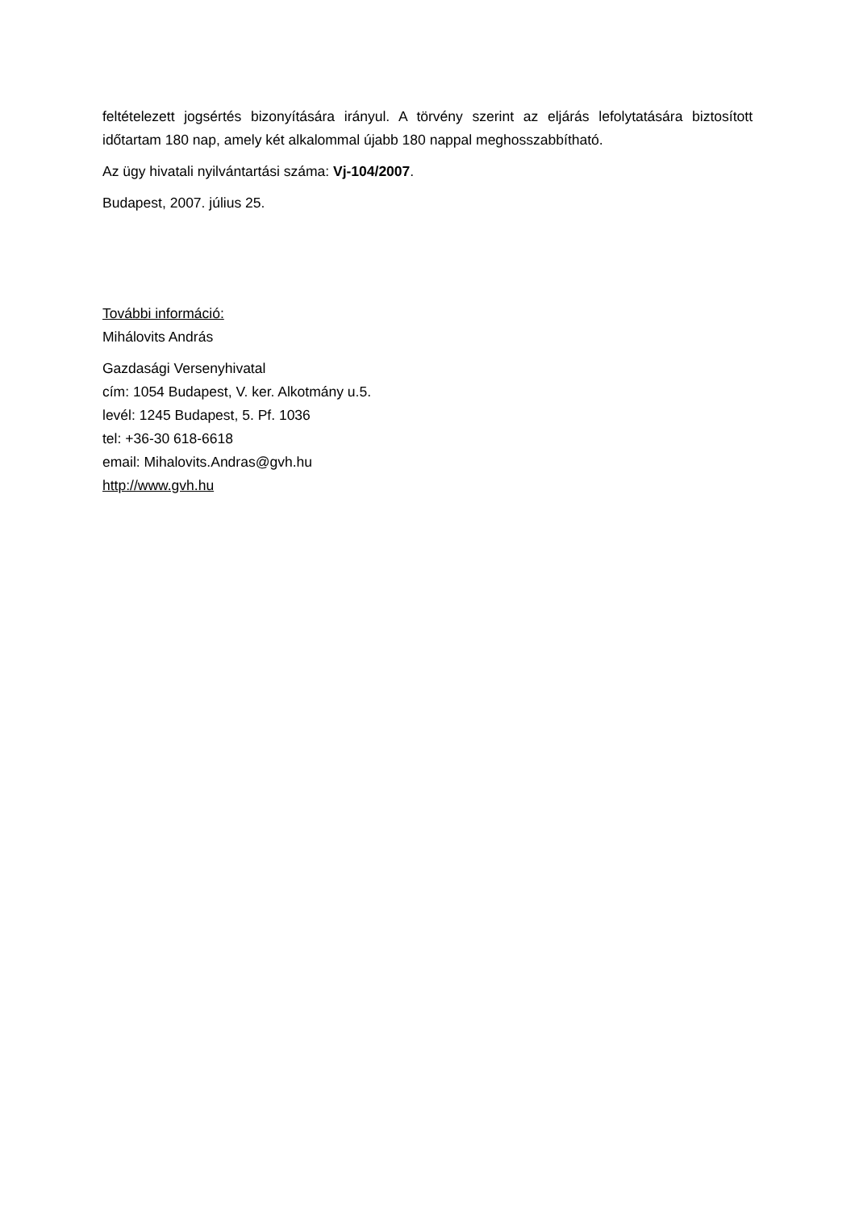feltételezett jogsértés bizonyítására irányul. A törvény szerint az eljárás lefolytatására biztosított időtartam 180 nap, amely két alkalommal újabb 180 nappal meghosszabbítható.
Az ügy hivatali nyilvántartási száma: Vj-104/2007.
Budapest, 2007. július 25.
További információ:
Mihálovits András
Gazdasági Versenyhivatal
cím: 1054 Budapest, V. ker. Alkotmány u.5.
levél: 1245 Budapest, 5. Pf. 1036
tel: +36-30 618-6618
email: Mihalovits.Andras@gvh.hu
http://www.gvh.hu